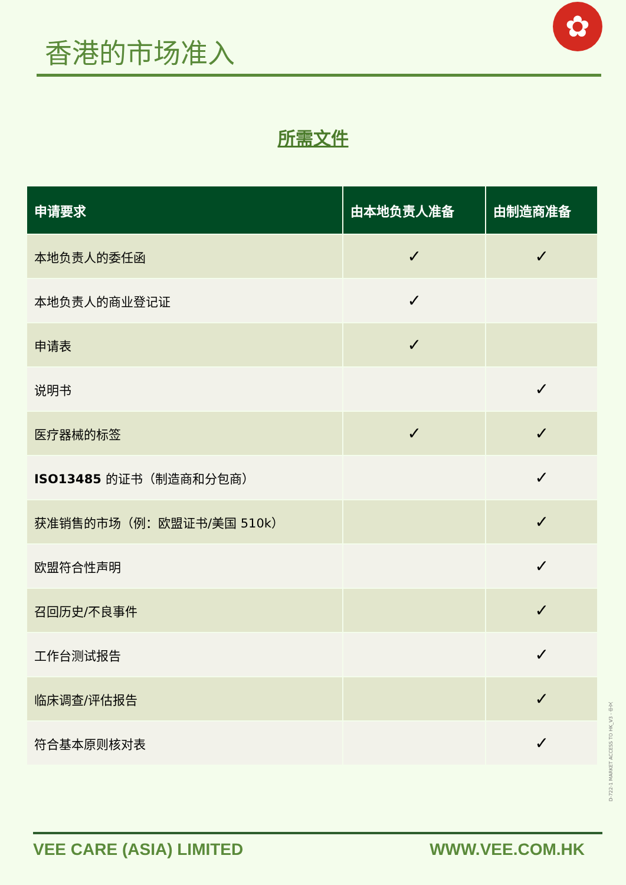香港的市场准入
✿
所需文件
| 申请要求 | 由本地负责人准备 | 由制造商准备 |
| --- | --- | --- |
| 本地负责人的委任函 | ✓ | ✓ |
| 本地负责人的商业登记证 | ✓ | |
| 申请表 | ✓ | |
| 说明书 | | ✓ |
| 医疗器械的标签 | ✓ | ✓ |
| ISO13485 的证书（制造商和分包商） | | ✓ |
| 获准销售的市场（例：欧盟证书/美国 510k） | | ✓ |
| 欧盟符合性声明 | | ✓ |
| 召回历史/不良事件 | | ✓ |
| 工作台测试报告 | | ✓ |
| 临床调查/评估报告 | | ✓ |
| 符合基本原则核对表 | | ✓ |
D-722-1 MARKET ACCESS TO HK_V3 - 中文
VEE CARE (ASIA) LIMITED WWW.VEE.COM.HK